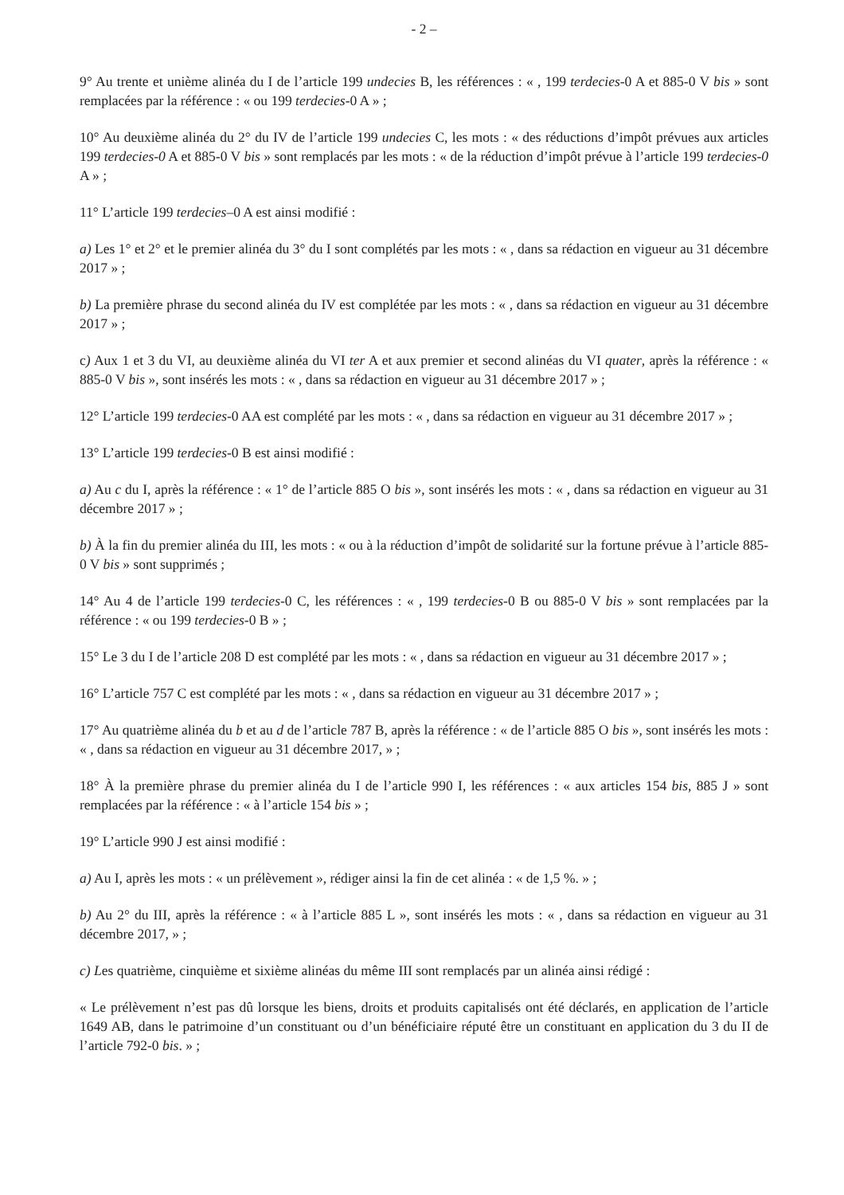- 2 –
9° Au trente et unième alinéa du I de l’article 199 undecies B, les références : « , 199 terdecies-0 A et 885-0 V bis » sont remplacées par la référence : « ou 199 terdecies-0 A » ;
10° Au deuxième alinéa du 2° du IV de l’article 199 undecies C, les mots : « des réductions d’impôt prévues aux articles 199 terdecies-0 A et 885-0 V bis » sont remplacés par les mots : « de la réduction d’impôt prévue à l’article 199 terdecies-0 A » ;
11° L’article 199 terdecies–0 A est ainsi modifié :
a) Les 1° et 2° et le premier alinéa du 3° du I sont complétés par les mots : « , dans sa rédaction en vigueur au 31 décembre 2017 » ;
b) La première phrase du second alinéa du IV est complétée par les mots : « , dans sa rédaction en vigueur au 31 décembre 2017 » ;
c) Aux 1 et 3 du VI, au deuxième alinéa du VI ter A et aux premier et second alinéas du VI quater, après la référence : « 885-0 V bis », sont insérés les mots : « , dans sa rédaction en vigueur au 31 décembre 2017 » ;
12° L’article 199 terdecies-0 AA est complété par les mots : « , dans sa rédaction en vigueur au 31 décembre 2017 » ;
13° L’article 199 terdecies-0 B est ainsi modifié :
a) Au c du I, après la référence : « 1° de l’article 885 O bis », sont insérés les mots : « , dans sa rédaction en vigueur au 31 décembre 2017 » ;
b) À la fin du premier alinéa du III, les mots : « ou à la réduction d’impôt de solidarité sur la fortune prévue à l’article 885-0 V bis » sont supprimés ;
14° Au 4 de l’article 199 terdecies-0 C, les références : « , 199 terdecies-0 B ou 885-0 V bis » sont remplacées par la référence : « ou 199 terdecies-0 B » ;
15° Le 3 du I de l’article 208 D est complété par les mots : « , dans sa rédaction en vigueur au 31 décembre 2017 » ;
16° L’article 757 C est complété par les mots : « , dans sa rédaction en vigueur au 31 décembre 2017 » ;
17° Au quatrième alinéa du b et au d de l’article 787 B, après la référence : « de l’article 885 O bis », sont insérés les mots : « , dans sa rédaction en vigueur au 31 décembre 2017, » ;
18° À la première phrase du premier alinéa du I de l’article 990 I, les références : « aux articles 154 bis, 885 J » sont remplacées par la référence : « à l’article 154 bis » ;
19° L’article 990 J est ainsi modifié :
a) Au I, après les mots : « un prélèvement », rédiger ainsi la fin de cet alinéa : « de 1,5 %. » ;
b) Au 2° du III, après la référence : « à l’article 885 L », sont insérés les mots : « , dans sa rédaction en vigueur au 31 décembre 2017, » ;
c) Les quatrième, cinquième et sixième alinéas du même III sont remplacés par un alinéa ainsi rédigé :
« Le prélèvement n’est pas dû lorsque les biens, droits et produits capitalisés ont été déclarés, en application de l’article 1649 AB, dans le patrimoine d’un constituant ou d’un bénéficiaire réputé être un constituant en application du 3 du II de l’article 792-0 bis. » ;